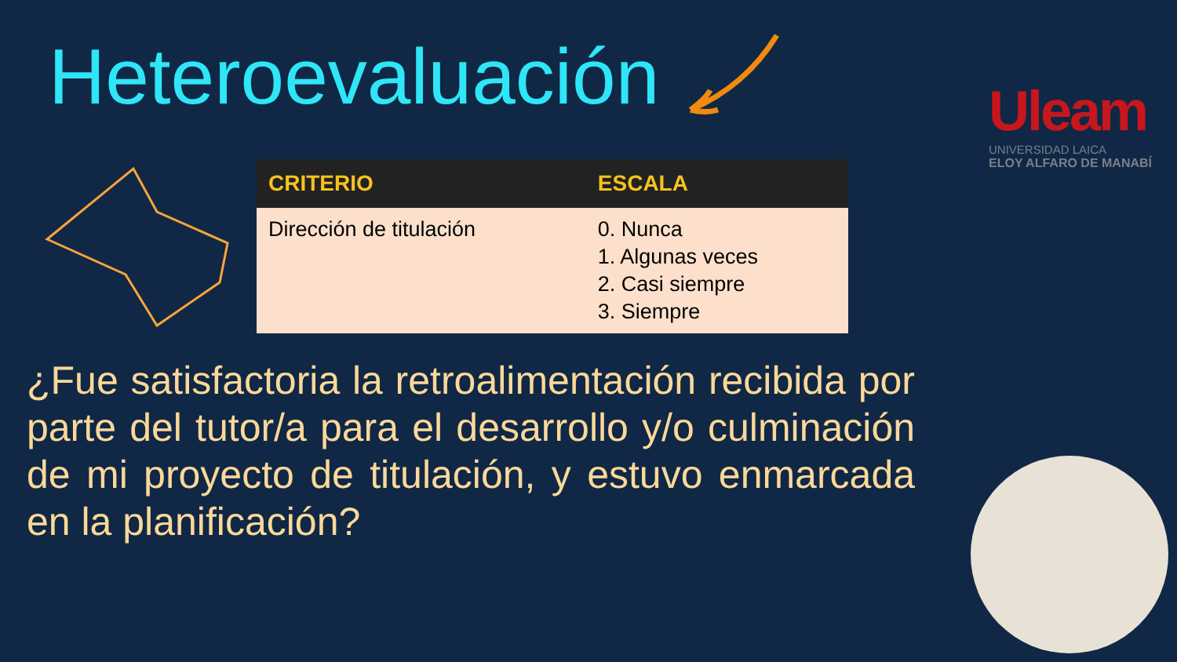Heteroevaluación
Uleam
UNIVERSIDAD LAICA
ELOY ALFARO DE MANABÍ
| CRITERIO | ESCALA |
| --- | --- |
| Dirección de titulación | 0. Nunca 1. Algunas veces 2. Casi siempre 3. Siempre |
¿Fue satisfactoria la retroalimentación recibida por parte del tutor/a para el desarrollo y/o culminación de mi proyecto de titulación, y estuvo enmarcada en la planificación?